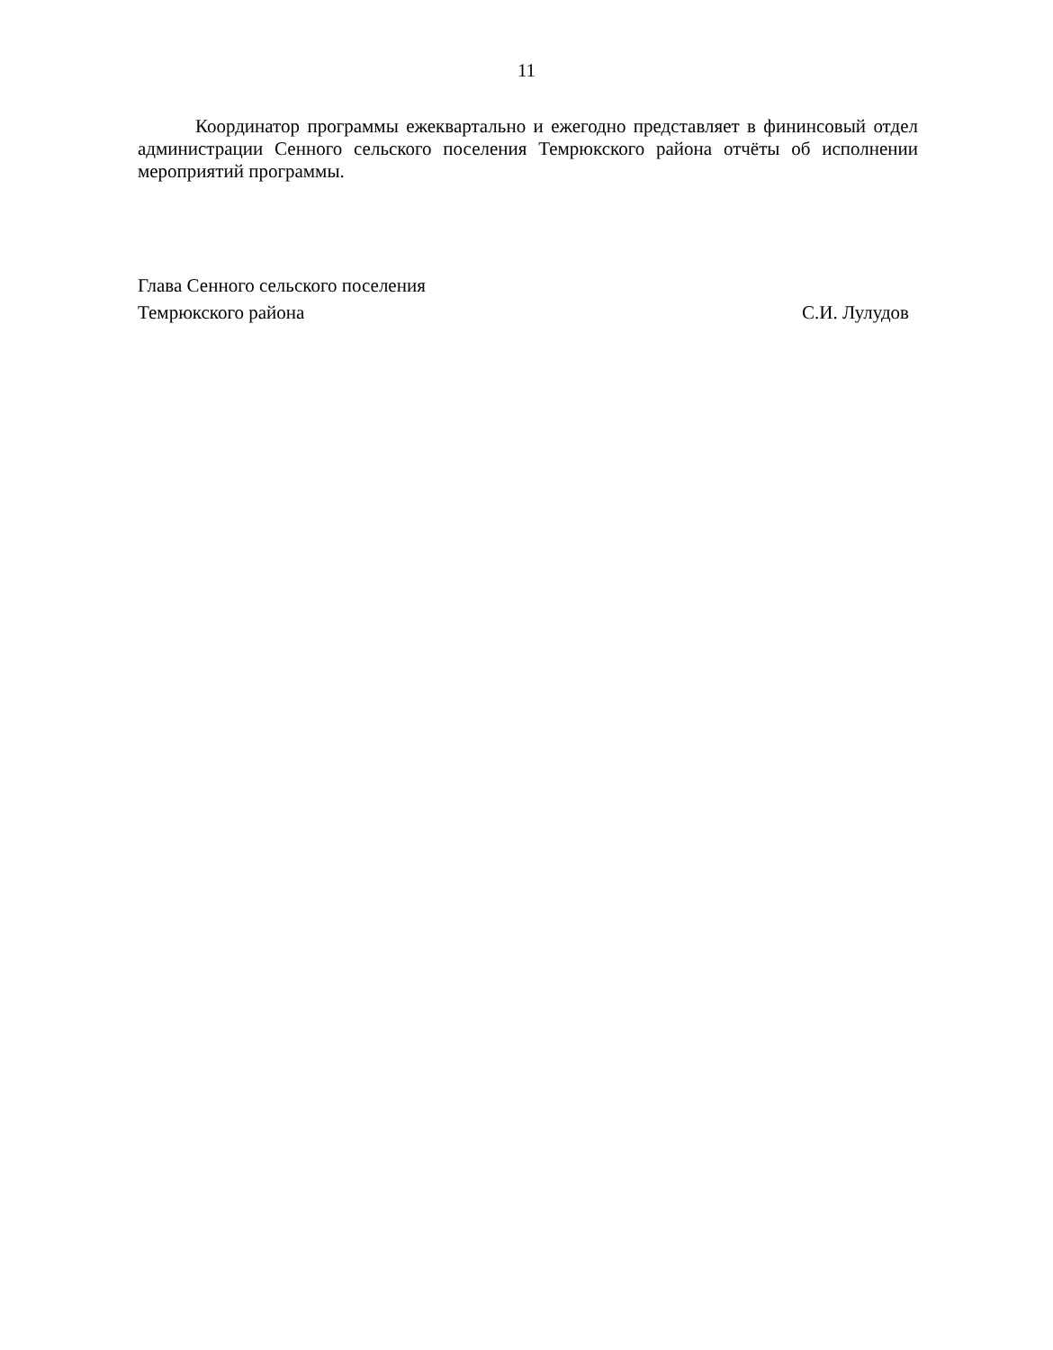11
Координатор программы ежеквартально и ежегодно представляет в фининсовый отдел администрации Сенного сельского поселения Темрюкского района отчёты об исполнении мероприятий программы.
Глава Сенного сельского поселения
Темрюкского района С.И. Лулудов